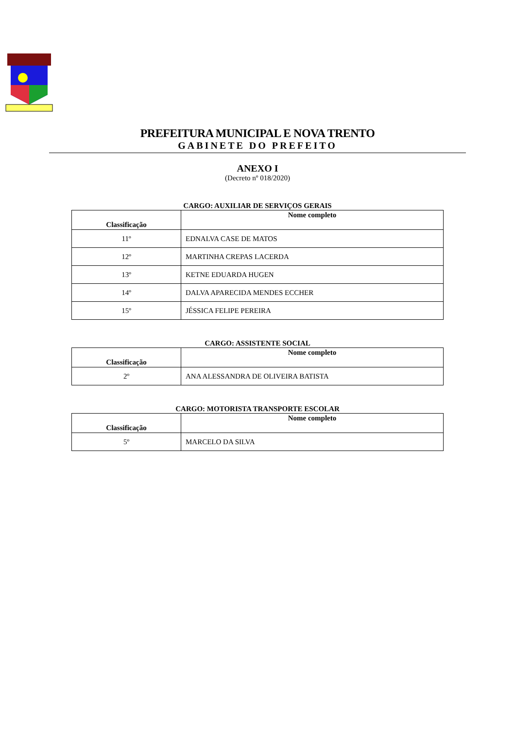PREFEITURA MUNICIPAL E NOVA TRENTO
GABINETE DO PREFEITO
ANEXO I
(Decreto nº 018/2020)
CARGO: AUXILIAR DE SERVIÇOS GERAIS
| Classificação | Nome completo |
| --- | --- |
| 11º | EDNALVA CASE DE MATOS |
| 12º | MARTINHA CREPAS LACERDA |
| 13º | KETNE EDUARDA HUGEN |
| 14º | DALVA APARECIDA MENDES ECCHER |
| 15º | JÉSSICA FELIPE PEREIRA |
CARGO: ASSISTENTE SOCIAL
| Classificação | Nome completo |
| --- | --- |
| 2º | ANA ALESSANDRA DE OLIVEIRA BATISTA |
CARGO: MOTORISTA TRANSPORTE ESCOLAR
| Classificação | Nome completo |
| --- | --- |
| 5º | MARCELO DA SILVA |